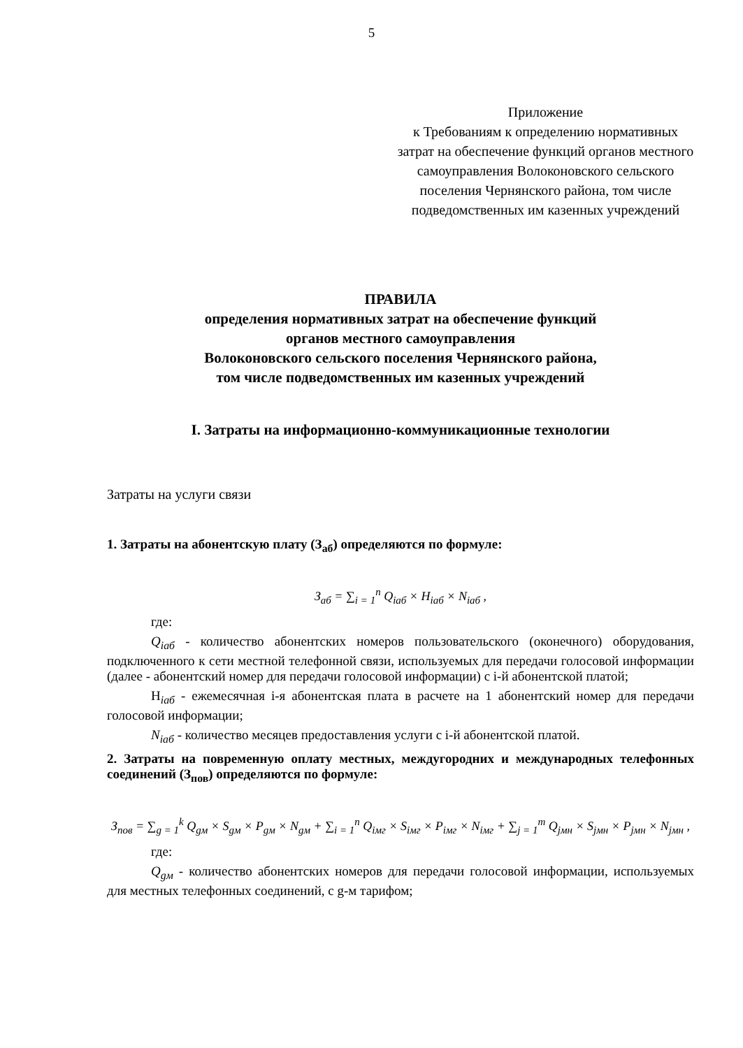5
Приложение
к Требованиям к определению нормативных затрат на обеспечение функций органов местного самоуправления Волоконовского сельского поселения Чернянского района, том числе подведомственных им казенных учреждений
ПРАВИЛА
определения нормативных затрат на обеспечение функций
органов местного самоуправления
Волоконовского сельского поселения Чернянского района,
том числе подведомственных им казенных учреждений
I. Затраты на информационно-коммуникационные технологии
Затраты на услуги связи
1. Затраты на абонентскую плату (З<sub>аб</sub>) определяются по формуле:
З<sub>аб</sub> = ∑<sub>i = 1</sub><sup>n</sup> Q<sub>iаб</sub> × Н<sub>iаб</sub> × N<sub>iаб</sub> ,
где:
Q<sub>iаб</sub> - количество абонентских номеров пользовательского (оконечного) оборудования, подключенного к сети местной телефонной связи, используемых для передачи голосовой информации (далее - абонентский номер для передачи голосовой информации) с i-й абонентской платой;
Н<sub>iаб</sub> - ежемесячная i-я абонентская плата в расчете на 1 абонентский номер для передачи голосовой информации;
N<sub>iаб</sub> - количество месяцев предоставления услуги с i-й абонентской платой.
2. Затраты на повременную оплату местных, междугородних и международных телефонных соединений (З<sub>пов</sub>) определяются по формуле:
З<sub>пов</sub> = ∑<sub>g = 1</sub><sup>k</sup> Q<sub>gм</sub> × S<sub>gм</sub> × P<sub>gм</sub> × N<sub>gм</sub> + ∑<sub>i = 1</sub><sup>n</sup> Q<sub>iмг</sub> × S<sub>iмг</sub> × P<sub>iмг</sub> × N<sub>iмг</sub> + ∑<sub>j = 1</sub><sup>m</sup> Q<sub>jмн</sub> × S<sub>jмн</sub> × P<sub>jмн</sub> × N<sub>jмн</sub> ,
где:
Q<sub>gм</sub> - количество абонентских номеров для передачи голосовой информации, используемых для местных телефонных соединений, с g-м тарифом;